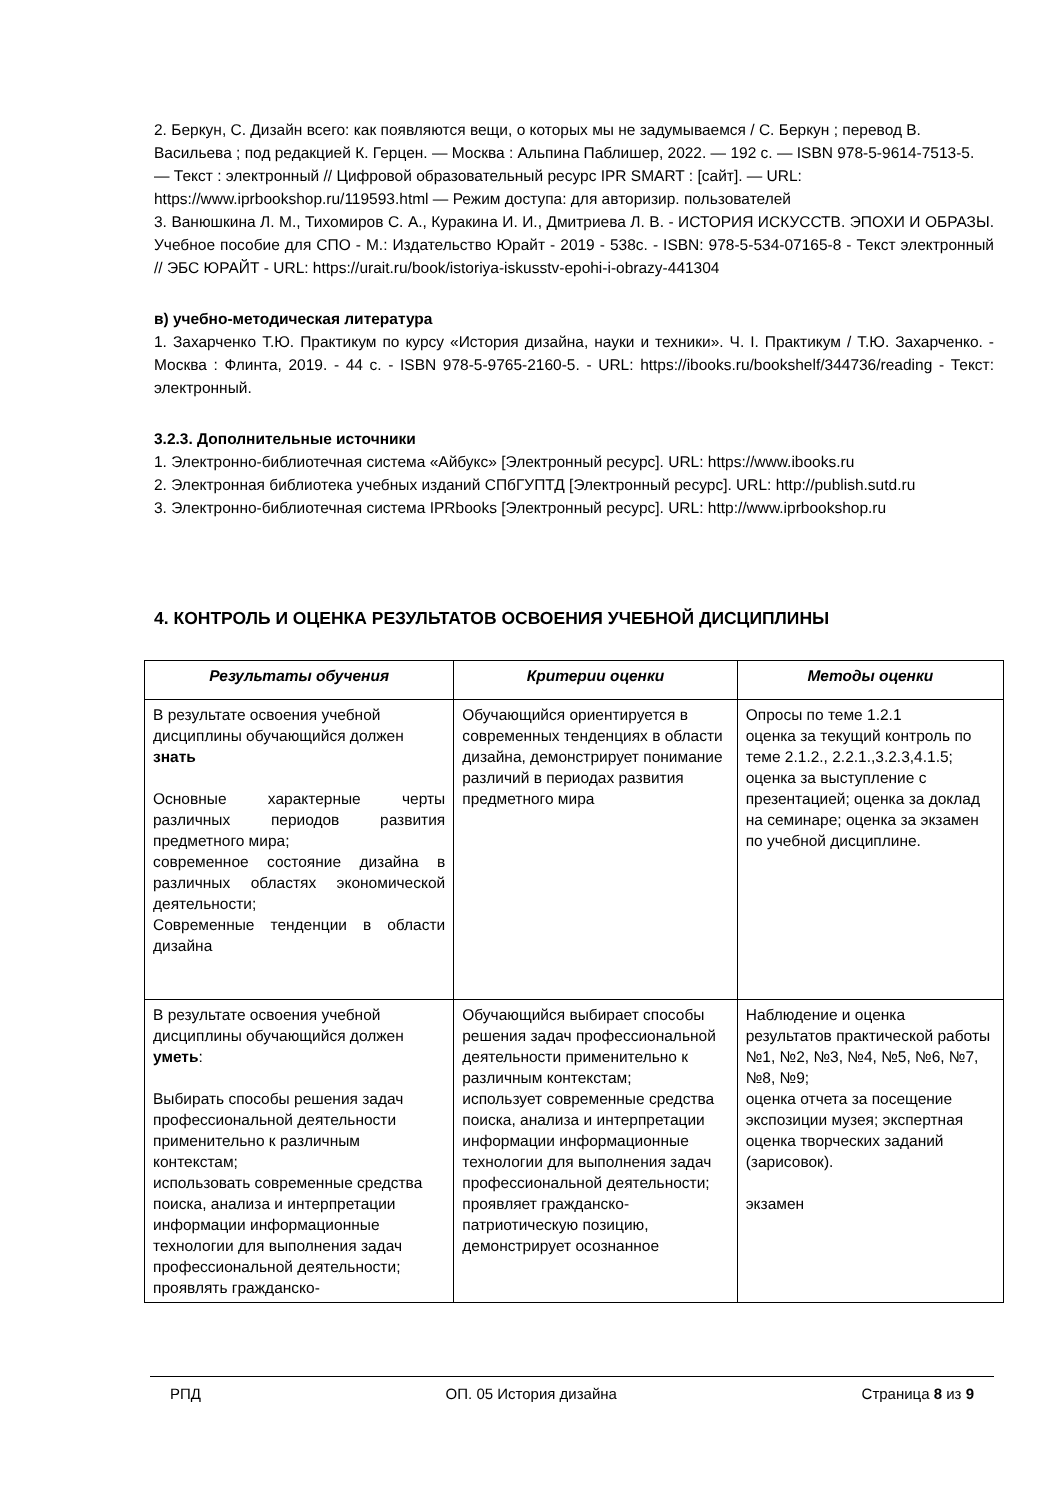2. Беркун, С. Дизайн всего: как появляются вещи, о которых мы не задумываемся / С. Беркун ; перевод В. Васильева ; под редакцией К. Герцен. — Москва : Альпина Паблишер, 2022. — 192 с. — ISBN 978-5-9614-7513-5. — Текст : электронный // Цифровой образовательный ресурс IPR SMART : [сайт]. — URL: https://www.iprbookshop.ru/119593.html — Режим доступа: для авторизир. пользователей
3. Ванюшкина Л. М., Тихомиров С. А., Куракина И. И., Дмитриева Л. В. - ИСТОРИЯ ИСКУССТВ. ЭПОХИ И ОБРАЗЫ. Учебное пособие для СПО - М.: Издательство Юрайт - 2019 - 538с. - ISBN: 978-5-534-07165-8 - Текст электронный // ЭБС ЮРАЙТ - URL: https://urait.ru/book/istoriya-iskusstv-epohi-i-obrazy-441304
в) учебно-методическая литература
1. Захарченко Т.Ю. Практикум по курсу «История дизайна, науки и техники». Ч. I. Практикум / Т.Ю. Захарченко. - Москва : Флинта, 2019. - 44 с. - ISBN 978-5-9765-2160-5. - URL: https://ibooks.ru/bookshelf/344736/reading - Текст: электронный.
3.2.3. Дополнительные источники
1. Электронно-библиотечная система «Айбукс» [Электронный ресурс]. URL: https://www.ibooks.ru
2. Электронная библиотека учебных изданий СПбГУПТД [Электронный ресурс]. URL: http://publish.sutd.ru
3. Электронно-библиотечная система IPRbooks [Электронный ресурс]. URL: http://www.iprbookshop.ru
4. КОНТРОЛЬ И ОЦЕНКА РЕЗУЛЬТАТОВ ОСВОЕНИЯ УЧЕБНОЙ ДИСЦИПЛИНЫ
| Результаты обучения | Критерии оценки | Методы оценки |
| --- | --- | --- |
| В результате освоения учебной дисциплины обучающийся должен знать Основные характерные черты различных периодов развития предметного мира; современное состояние дизайна в различных областях экономической деятельности; Современные тенденции в области дизайна | Обучающийся ориентируется в современных тенденциях в области дизайна, демонстрирует понимание различий в периодах развития предметного мира | Опросы по теме 1.2.1 оценка за текущий контроль по теме 2.1.2., 2.2.1.,3.2.3,4.1.5; оценка за выступление с презентацией; оценка за доклад на семинаре; оценка за экзамен по учебной дисциплине. |
| В результате освоения учебной дисциплины обучающийся должен уметь : Выбирать способы решения задач профессиональной деятельности применительно к различным контекстам; использовать современные средства поиска, анализа и интерпретации информации информационные технологии для выполнения задач профессиональной деятельности; проявлять гражданско- | Обучающийся выбирает способы решения задач профессиональной деятельности применительно к различным контекстам; использует современные средства поиска, анализа и интерпретации информации информационные технологии для выполнения задач профессиональной деятельности; проявляет гражданско-патриотическую позицию, демонстрирует осознанное | Наблюдение и оценка результатов практической работы №1, №2, №3, №4, №5, №6, №7, №8, №9; оценка отчета за посещение экспозиции музея; экспертная оценка творческих заданий (зарисовок). экзамен |
РПД ОП. 05 История дизайна Страница 8 из 9